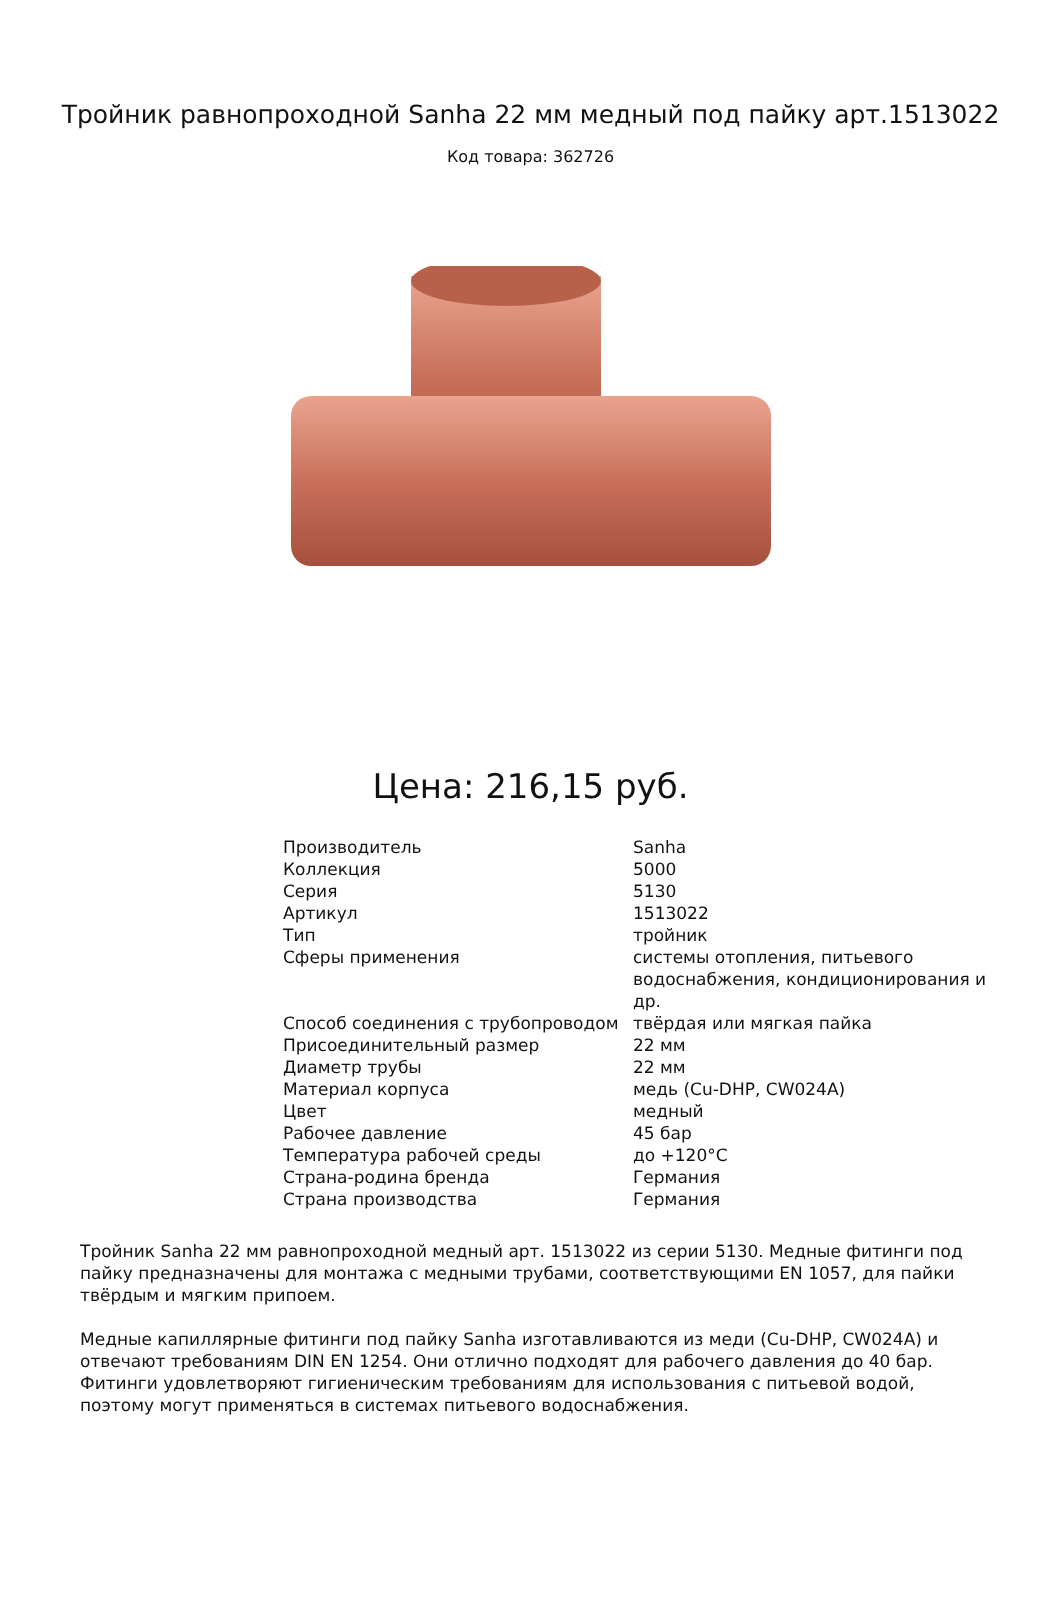Тройник равнопроходной Sanha 22 мм медный под пайку арт.1513022
Код товара: 362726
Цена: 216,15 руб.
| Производитель | Sanha |
| Коллекция | 5000 |
| Серия | 5130 |
| Артикул | 1513022 |
| Тип | тройник |
| Сферы применения | системы отопления, питьевого водоснабжения, кондиционирования и др. |
| Способ соединения с трубопроводом | твёрдая или мягкая пайка |
| Присоединительный размер | 22 мм |
| Диаметр трубы | 22 мм |
| Материал корпуса | медь (Cu-DHP, CW024A) |
| Цвет | медный |
| Рабочее давление | 45 бар |
| Температура рабочей среды | до +120°C |
| Страна-родина бренда | Германия |
| Страна производства | Германия |
Тройник Sanha 22 мм равнопроходной медный арт. 1513022 из серии 5130. Медные фитинги под пайку предназначены для монтажа с медными трубами, соответствующими EN 1057, для пайки твёрдым и мягким припоем.
Медные капиллярные фитинги под пайку Sanha изготавливаются из меди (Cu-DHP, CW024A) и отвечают требованиям DIN EN 1254. Они отлично подходят для рабочего давления до 40 бар. Фитинги удовлетворяют гигиеническим требованиям для использования с питьевой водой, поэтому могут применяться в системах питьевого водоснабжения.